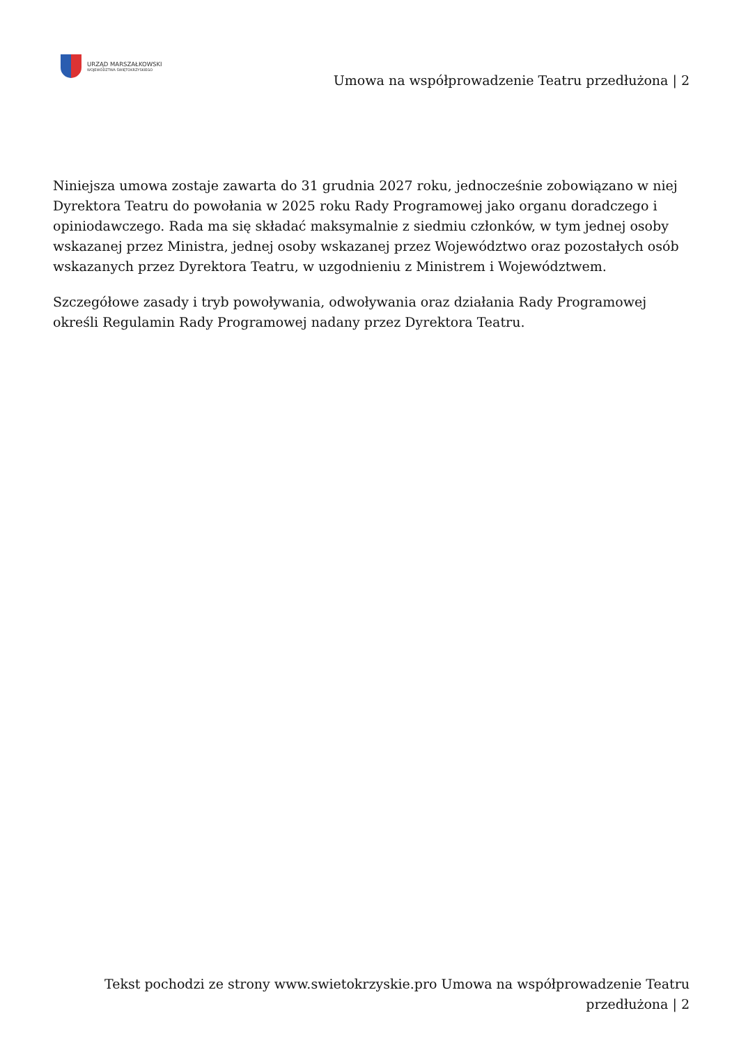URZĄD MARSZAŁKOWSKI
WOJEWÓDZTWA ŚWIĘTOKRZYSKIEGO
Umowa na współprowadzenie Teatru przedłużona | 2
Niniejsza umowa zostaje zawarta do 31 grudnia 2027 roku, jednocześnie zobowiązano w niej Dyrektora Teatru do powołania w 2025 roku Rady Programowej jako organu doradczego i opiniodawczego. Rada ma się składać maksymalnie z siedmiu członków, w tym jednej osoby wskazanej przez Ministra, jednej osoby wskazanej przez Województwo oraz pozostałych osób wskazanych przez Dyrektora Teatru, w uzgodnieniu z Ministrem i Województwem.
Szczegółowe zasady i tryb powoływania, odwoływania oraz działania Rady Programowej określi Regulamin Rady Programowej nadany przez Dyrektora Teatru.
Tekst pochodzi ze strony www.swietokrzyskie.pro Umowa na współprowadzenie Teatru przedłużona | 2